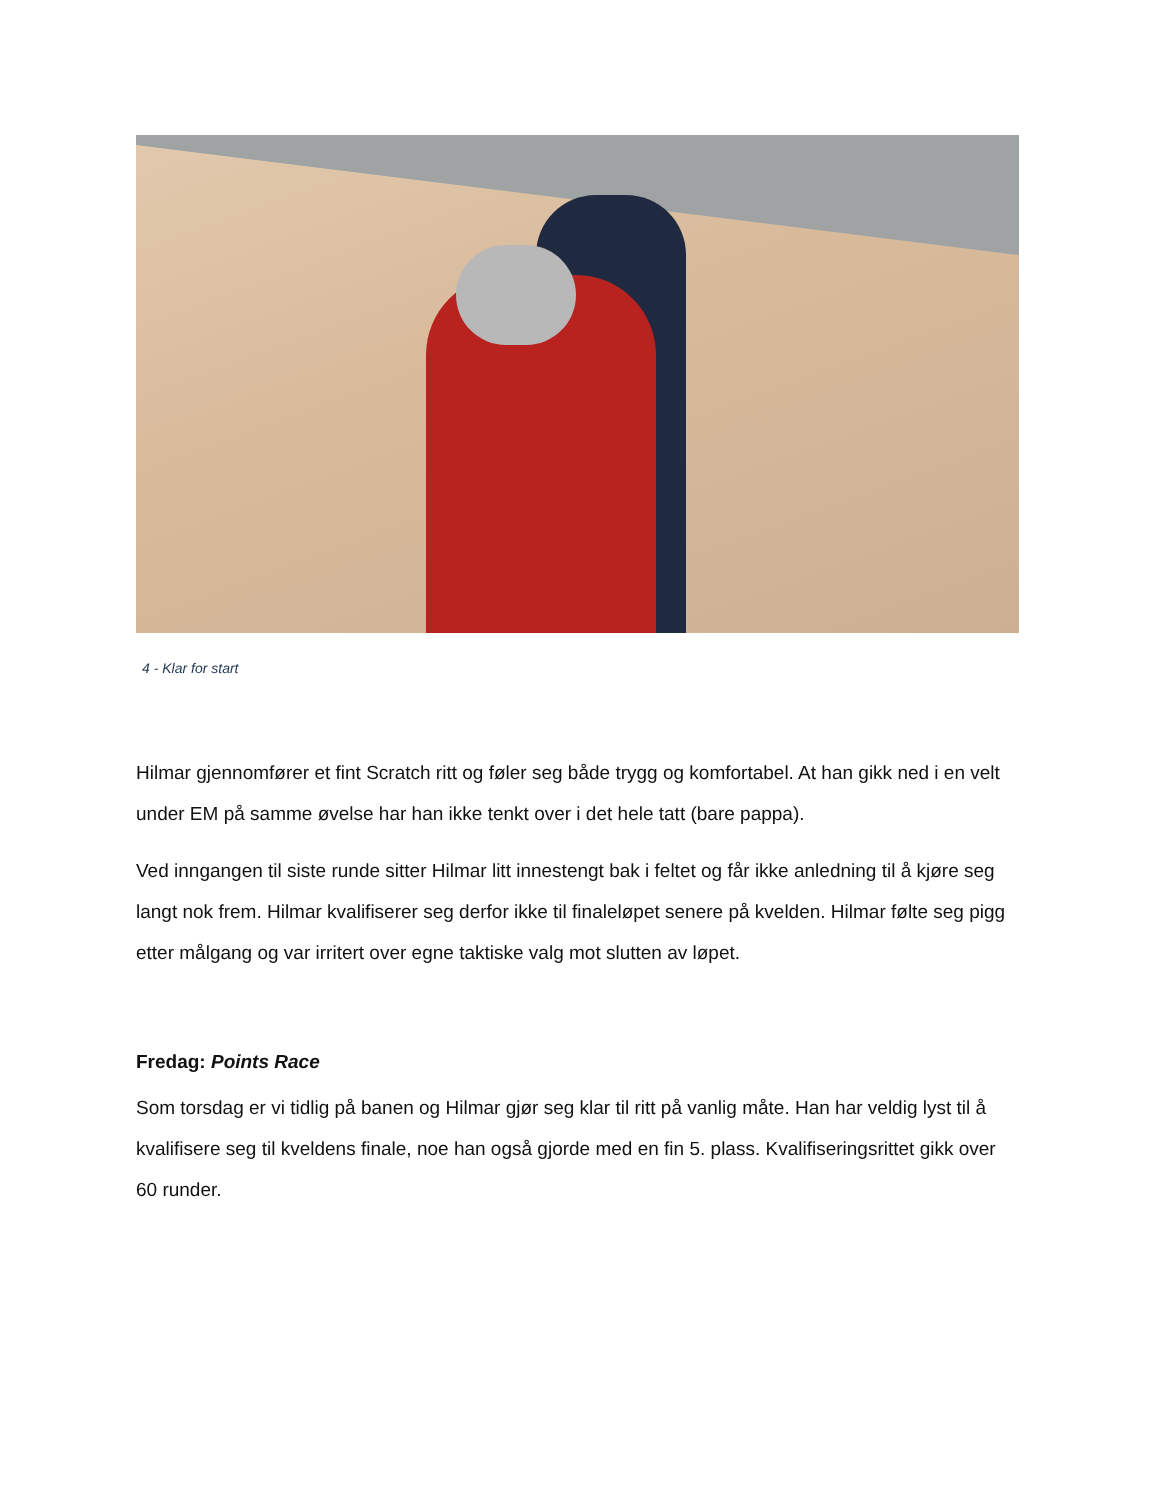4 - Klar for start
Hilmar gjennomfører et fint Scratch ritt og føler seg både trygg og komfortabel. At han gikk ned i en velt under EM på samme øvelse har han ikke tenkt over i det hele tatt (bare pappa).
Ved inngangen til siste runde sitter Hilmar litt innestengt bak i feltet og får ikke anledning til å kjøre seg langt nok frem. Hilmar kvalifiserer seg derfor ikke til finaleløpet senere på kvelden. Hilmar følte seg pigg etter målgang og var irritert over egne taktiske valg mot slutten av løpet.
Fredag: Points Race
Som torsdag er vi tidlig på banen og Hilmar gjør seg klar til ritt på vanlig måte. Han har veldig lyst til å kvalifisere seg til kveldens finale, noe han også gjorde med en fin 5. plass. Kvalifiseringsrittet gikk over 60 runder.